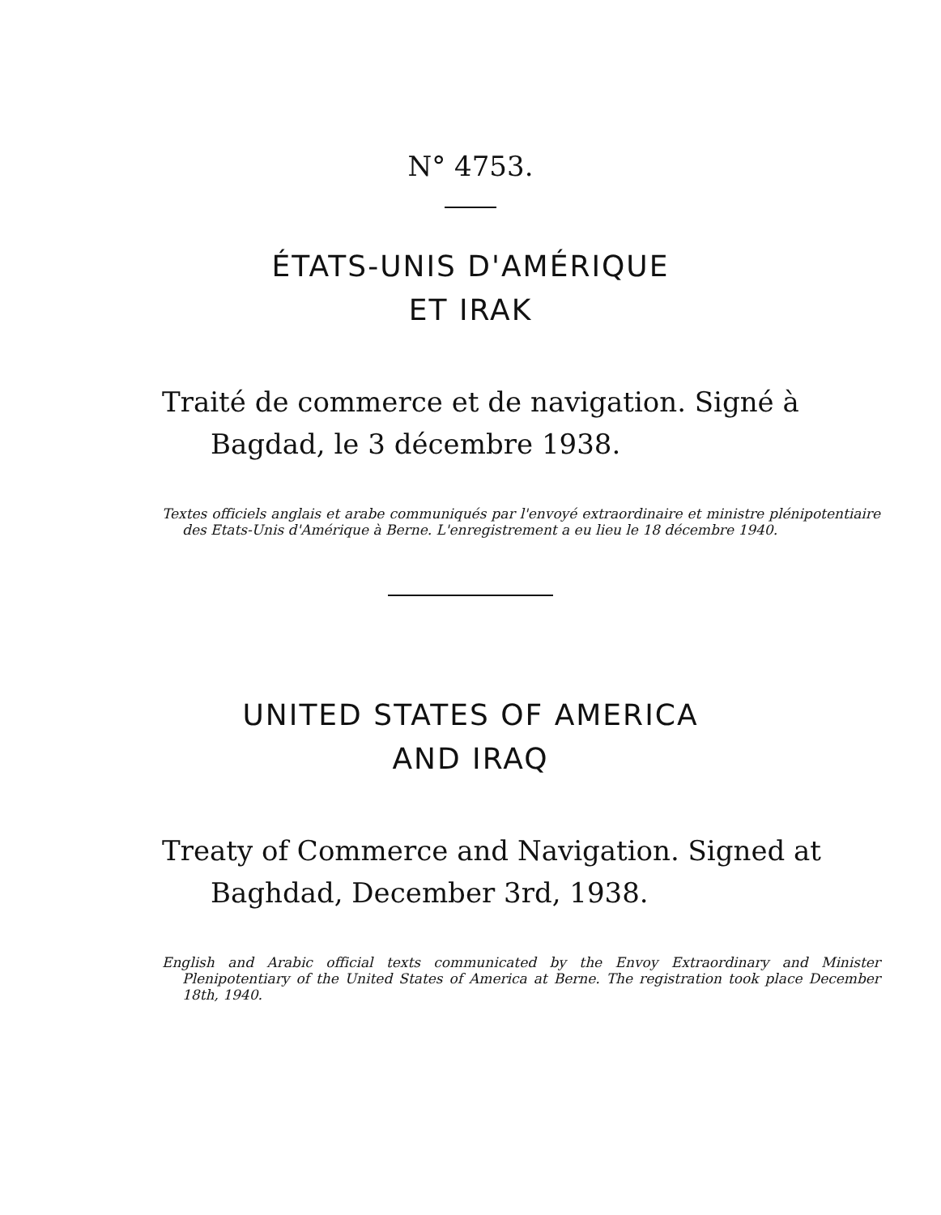N° 4753.
ÉTATS-UNIS D'AMÉRIQUE
ET IRAK
Traité de commerce et de navigation. Signé à Bagdad, le 3 décembre 1938.
Textes officiels anglais et arabe communiqués par l'envoyé extraordinaire et ministre plénipotentiaire des Etats-Unis d'Amérique à Berne. L'enregistrement a eu lieu le 18 décembre 1940.
UNITED STATES OF AMERICA
AND IRAQ
Treaty of Commerce and Navigation. Signed at Baghdad, December 3rd, 1938.
English and Arabic official texts communicated by the Envoy Extraordinary and Minister Plenipotentiary of the United States of America at Berne. The registration took place December 18th, 1940.